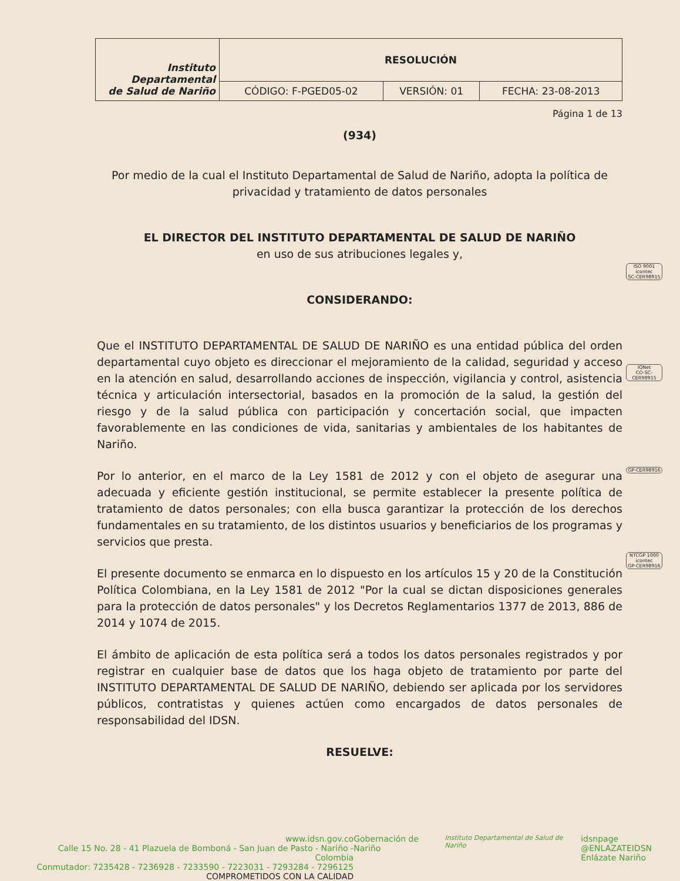| Instituto Departamental de Salud de Nariño | RESOLUCIÓN | | |
| | CÓDIGO: F-PGED05-02 | VERSIÓN: 01 | FECHA: 23-08-2013 |
Página 1 de 13
(934)
Por medio de la cual el Instituto Departamental de Salud de Nariño, adopta la política de privacidad y tratamiento de datos personales
EL DIRECTOR DEL INSTITUTO DEPARTAMENTAL DE SALUD DE NARIÑO
en uso de sus atribuciones legales y,
CONSIDERANDO:
Que el INSTITUTO DEPARTAMENTAL DE SALUD DE NARIÑO es una entidad pública del orden departamental cuyo objeto es direccionar el mejoramiento de la calidad, seguridad y acceso en la atención en salud, desarrollando acciones de inspección, vigilancia y control, asistencia técnica y articulación intersectorial, basados en la promoción de la salud, la gestión del riesgo y de la salud pública con participación y concertación social, que impacten favorablemente en las condiciones de vida, sanitarias y ambientales de los habitantes de Nariño.
Por lo anterior, en el marco de la Ley 1581 de 2012 y con el objeto de asegurar una adecuada y eficiente gestión institucional, se permite establecer la presente política de tratamiento de datos personales; con ella busca garantizar la protección de los derechos fundamentales en su tratamiento, de los distintos usuarios y beneficiarios de los programas y servicios que presta.
El presente documento se enmarca en lo dispuesto en los artículos 15 y 20 de la Constitución Política Colombiana, en la Ley 1581 de 2012 "Por la cual se dictan disposiciones generales para la protección de datos personales" y los Decretos Reglamentarios 1377 de 2013, 886 de 2014 y 1074 de 2015.
El ámbito de aplicación de esta política será a todos los datos personales registrados y por registrar en cualquier base de datos que los haga objeto de tratamiento por parte del INSTITUTO DEPARTAMENTAL DE SALUD DE NARIÑO, debiendo ser aplicada por los servidores públicos, contratistas y quienes actúen como encargados de datos personales de responsabilidad del IDSN.
RESUELVE:
ISO 9001
icontec
SC-CER98915
IQNet
CO-SC-CER98915
GP-CER98916
NTCGP 1000
icontec
GP-CER98916
www.idsn.gov.co
Calle 15 No. 28 - 41 Plazuela de Bomboná - San Juan de Pasto - Nariño - Colombia
Conmutador: 7235428 - 7236928 - 7233590 - 7223031 - 7293284 - 7296125
COMPROMETIDOS CON LA CALIDAD
Gobernación de Nariño
Instituto Departamental de Salud de Nariño
idsnpage
@ENLAZATEIDSN
Enlázate Nariño